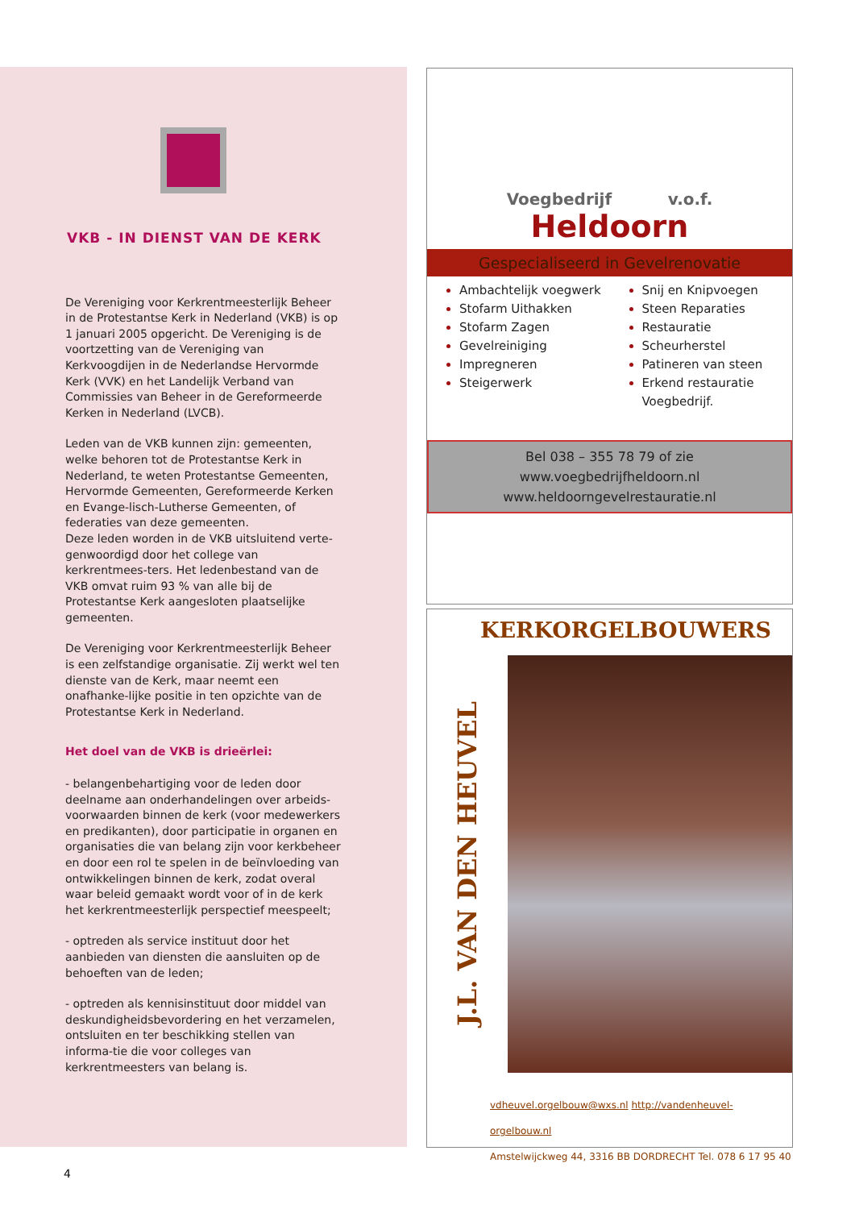VKB - IN DIENST VAN DE KERK
De Vereniging voor Kerkrentmeesterlijk Beheer in de Protestantse Kerk in Nederland (VKB) is op 1 januari 2005 opgericht. De Vereniging is de voortzetting van de Vereniging van Kerkvoogdijen in de Nederlandse Hervormde Kerk (VVK) en het Landelijk Verband van Commissies van Beheer in de Gereformeerde Kerken in Nederland (LVCB).
Leden van de VKB kunnen zijn: gemeenten, welke behoren tot de Protestantse Kerk in Nederland, te weten Protestantse Gemeenten, Hervormde Gemeenten, Gereformeerde Kerken en Evange-lisch-Lutherse Gemeenten, of federaties van deze gemeenten.
Deze leden worden in de VKB uitsluitend verte-genwoordigd door het college van kerkrentmees-ters. Het ledenbestand van de VKB omvat ruim 93 % van alle bij de Protestantse Kerk aangesloten plaatselijke gemeenten.
De Vereniging voor Kerkrentmeesterlijk Beheer is een zelfstandige organisatie. Zij werkt wel ten dienste van de Kerk, maar neemt een onafhanke-lijke positie in ten opzichte van de Protestantse Kerk in Nederland.
Het doel van de VKB is drieërlei:
- belangenbehartiging voor de leden door deelname aan onderhandelingen over arbeids-voorwaarden binnen de kerk (voor medewerkers en predikanten), door participatie in organen en organisaties die van belang zijn voor kerkbeheer en door een rol te spelen in de beïnvloeding van ontwikkelingen binnen de kerk, zodat overal waar beleid gemaakt wordt voor of in de kerk het kerkrentmeesterlijk perspectief meespeelt;
- optreden als service instituut door het aanbieden van diensten die aansluiten op de behoeften van de leden;
- optreden als kennisinstituut door middel van deskundigheidsbevordering en het verzamelen, ontsluiten en ter beschikking stellen van informa-tie die voor colleges van kerkrentmeesters van belang is.
Voegbedrijf v.o.f.
Heldoorn
Gespecialiseerd in Gevelrenovatie
Ambachtelijk voegwerk
Stofarm Uithakken
Stofarm Zagen
Gevelreiniging
Impregneren
Steigerwerk
Snij en Knipvoegen
Steen Reparaties
Restauratie
Scheurherstel
Patineren van steen
Erkend restauratie Voegbedrijf.
Bel 038 – 355 78 79 of zie
www.voegbedrijfheldoorn.nl
www.heldoorngevelrestauratie.nl
KERKORGELBOUWERS
J.L. VAN DEN HEUVEL
vdheuvel.orgelbouw@wxs.nl http://vandenheuvel-orgelbouw.nl
Amstelwijckweg 44, 3316 BB DORDRECHT Tel. 078 6 17 95 40
4